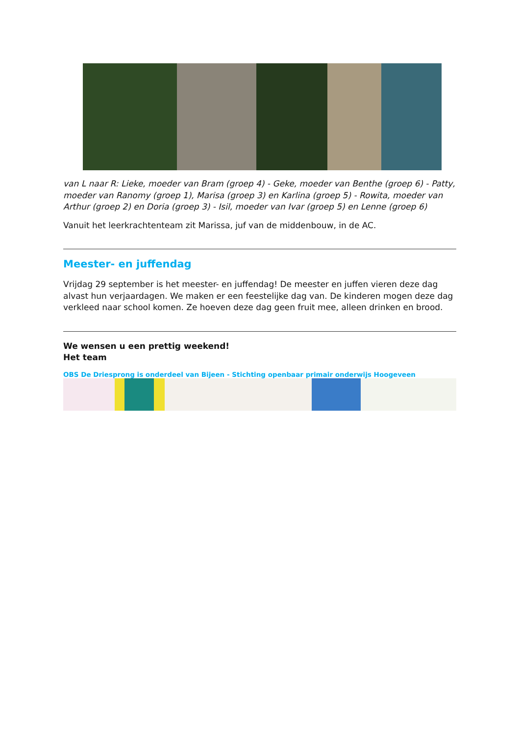van L naar R: Lieke, moeder van Bram (groep 4) - Geke, moeder van Benthe (groep 6) - Patty, moeder van Ranomy (groep 1), Marisa (groep 3) en Karlina (groep 5) - Rowita, moeder van Arthur (groep 2) en Doria (groep 3) - Isil, moeder van Ivar (groep 5) en Lenne (groep 6)
Vanuit het leerkrachtenteam zit Marissa, juf van de middenbouw, in de AC.
Meester- en juffendag
Vrijdag 29 september is het meester- en juffendag! De meester en juffen vieren deze dag alvast hun verjaardagen. We maken er een feestelijke dag van. De kinderen mogen deze dag verkleed naar school komen. Ze hoeven deze dag geen fruit mee, alleen drinken en brood.
We wensen u een prettig weekend!
Het team
OBS De Driesprong is onderdeel van Bijeen - Stichting openbaar primair onderwijs Hoogeveen